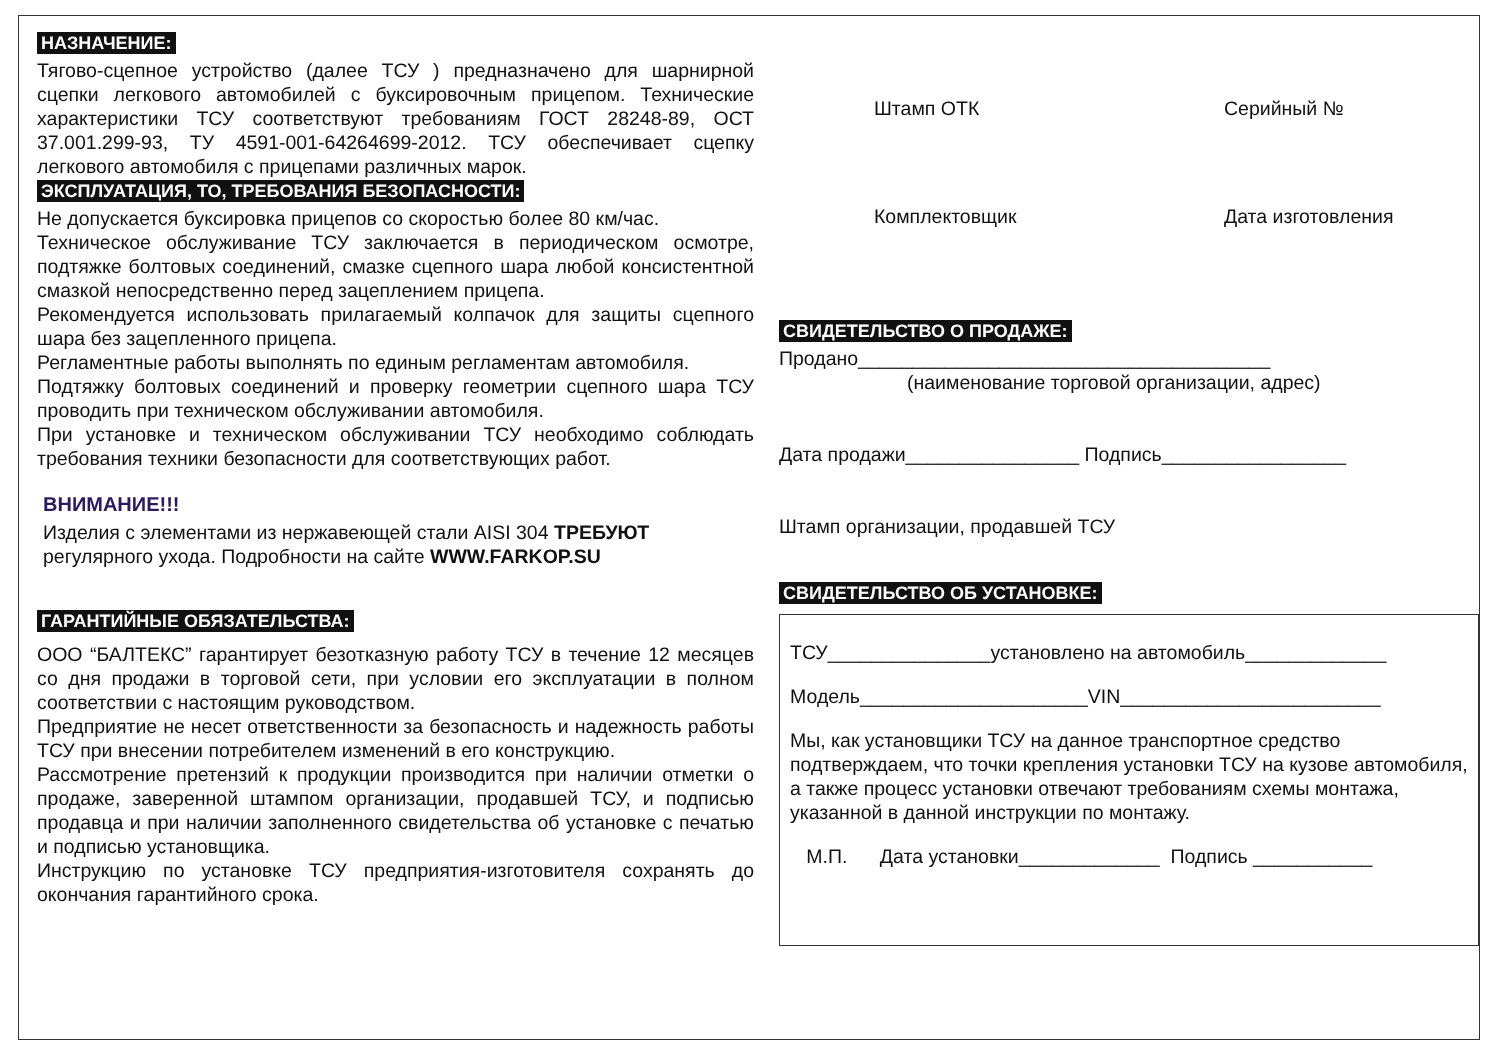НАЗНАЧЕНИЕ:
Тягово-сцепное устройство (далее ТСУ ) предназначено для шарнирной сцепки легкового автомобилей с буксировочным прицепом. Технические характеристики ТСУ соответствуют требованиям ГОСТ 28248-89, ОСТ 37.001.299-93, ТУ 4591-001-64264699-2012. ТСУ обеспечивает сцепку легкового автомобиля с прицепами различных марок.
ЭКСПЛУАТАЦИЯ, ТО, ТРЕБОВАНИЯ БЕЗОПАСНОСТИ:
Не допускается буксировка прицепов со скоростью более 80 км/час.
Техническое обслуживание ТСУ заключается в периодическом осмотре, подтяжке болтовых соединений, смазке сцепного шара любой консистентной смазкой непосредственно перед зацеплением прицепа.
Рекомендуется использовать прилагаемый колпачок для защиты сцепного шара без зацепленного прицепа.
Регламентные работы выполнять по единым регламентам автомобиля.
Подтяжку болтовых соединений и проверку геометрии сцепного шара ТСУ проводить при техническом обслуживании автомобиля.
При установке и техническом обслуживании ТСУ необходимо соблюдать требования техники безопасности для соответствующих работ.
ВНИМАНИЕ!!!
Изделия с элементами из нержавеющей стали AISI 304 ТРЕБУЮТ регулярного ухода. Подробности на сайте WWW.FARKOP.SU
ГАРАНТИЙНЫЕ ОБЯЗАТЕЛЬСТВА:
ООО “БАЛТЕКС” гарантирует безотказную работу ТСУ в течение 12 месяцев со дня продажи в торговой сети, при условии его эксплуатации в полном соответствии с настоящим руководством.
Предприятие не несет ответственности за безопасность и надежность работы ТСУ при внесении потребителем изменений в его конструкцию.
Рассмотрение претензий к продукции производится при наличии отметки о продаже, заверенной штампом организации, продавшей ТСУ, и подписью продавца и при наличии заполненного свидетельства об установке с печатью и подписью установщика.
Инструкцию по установке ТСУ предприятия-изготовителя сохранять до окончания гарантийного срока.
Штамп ОТК Серийный №
Комплектовщик Дата изготовления
СВИДЕТЕЛЬСТВО О ПРОДАЖЕ:
Продано______________________________________
(наименование торговой организации, адрес)
Дата продажи________________ Подпись_________________
Штамп организации, продавшей ТСУ
СВИДЕТЕЛЬСТВО ОБ УСТАНОВКЕ:
ТСУ_______________установлено на автомобиль_____________
Модель_____________________VIN________________________
Мы, как установщики ТСУ на данное транспортное средство подтверждаем, что точки крепления установки ТСУ на кузове автомобиля, а также процесс установки отвечают требованиям схемы монтажа, указанной в данной инструкции по монтажу.
М.П. Дата установки_____________ Подпись ___________